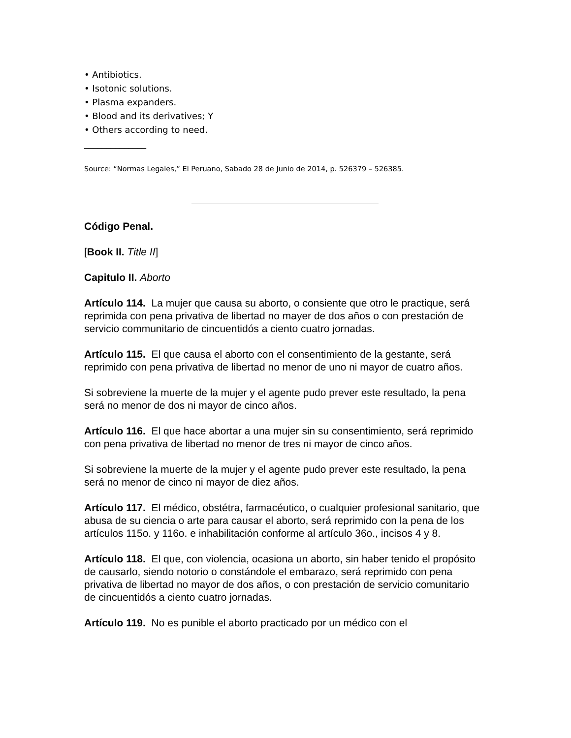• Antibiotics.
• Isotonic solutions.
• Plasma expanders.
• Blood and its derivatives; Y
• Others according to need.
______________
Source: “Normas Legales,” El Peruano, Sabado 28 de Junio de 2014, p. 526379 – 526385.
Código Penal.
[Book II. Title II]
Capitulo II. Aborto
Artículo 114. La mujer que causa su aborto, o consiente que otro le practique, será reprimida con pena privativa de libertad no mayer de dos años o con prestación de servicio communitario de cincuentidós a ciento cuatro jornadas.
Artículo 115. El que causa el aborto con el consentimiento de la gestante, será reprimido con pena privativa de libertad no menor de uno ni mayor de cuatro años.
Si sobreviene la muerte de la mujer y el agente pudo prever este resultado, la pena será no menor de dos ni mayor de cinco años.
Artículo 116. El que hace abortar a una mujer sin su consentimiento, será reprimido con pena privativa de libertad no menor de tres ni mayor de cinco años.
Si sobreviene la muerte de la mujer y el agente pudo prever este resultado, la pena será no menor de cinco ni mayor de diez años.
Artículo 117. El médico, obstétra, farmacéutico, o cualquier profesional sanitario, que abusa de su ciencia o arte para causar el aborto, será reprimido con la pena de los artículos 115o. y 116o. e inhabilitación conforme al artículo 36o., incisos 4 y 8.
Artículo 118. El que, con violencia, ocasiona un aborto, sin haber tenido el propósito de causarlo, siendo notorio o constándole el embarazo, será reprimido con pena privativa de libertad no mayor de dos años, o con prestación de servicio comunitario de cincuentidós a ciento cuatro jornadas.
Artículo 119. No es punible el aborto practicado por un médico con el